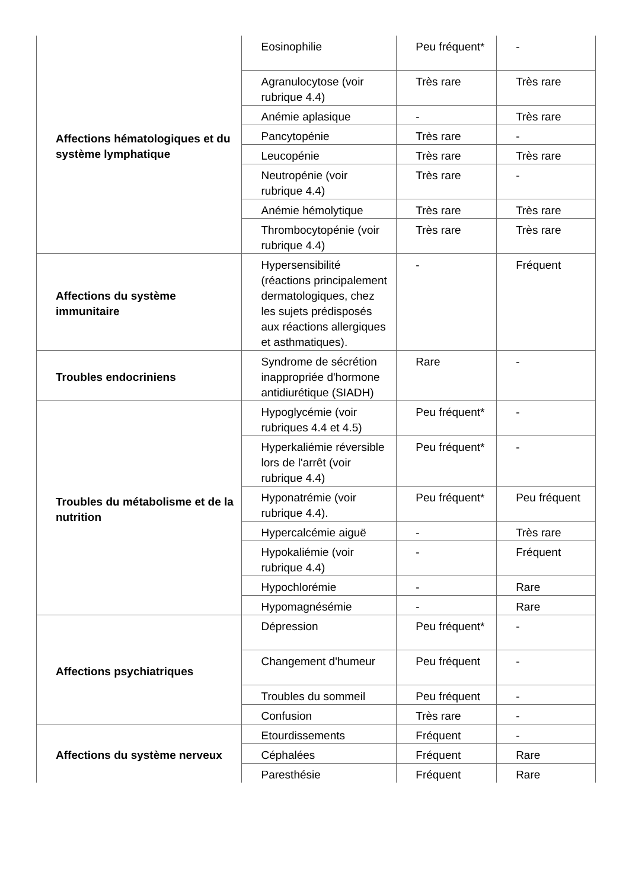| Affections hématologiques et du système lymphatique | Eosinophilie | Peu fréquent* | - |
| | Agranulocytose (voir rubrique 4.4) | Très rare | Très rare |
| | Anémie aplasique | - | Très rare |
| | Pancytopénie | Très rare | - |
| | Leucopénie | Très rare | Très rare |
| | Neutropénie (voir rubrique 4.4) | Très rare | - |
| | Anémie hémolytique | Très rare | Très rare |
| | Thrombocytopénie (voir rubrique 4.4) | Très rare | Très rare |
| Affections du système immunitaire | Hypersensibilité (réactions principalement dermatologiques, chez les sujets prédisposés aux réactions allergiques et asthmatiques). | - | Fréquent |
| Troubles endocriniens | Syndrome de sécrétion inappropriée d'hormone antidiurétique (SIADH) | Rare | - |
| Troubles du métabolisme et de la nutrition | Hypoglycémie (voir rubriques 4.4 et 4.5) | Peu fréquent* | - |
| | Hyperkaliémie réversible lors de l'arrêt (voir rubrique 4.4) | Peu fréquent* | - |
| | Hyponatrémie (voir rubrique 4.4). | Peu fréquent* | Peu fréquent |
| | Hypercalcémie aiguë | - | Très rare |
| | Hypokaliémie (voir rubrique 4.4) | - | Fréquent |
| | Hypochlorémie | - | Rare |
| | Hypomagnésémie | - | Rare |
| Affections psychiatriques | Dépression | Peu fréquent* | - |
| | Changement d'humeur | Peu fréquent | - |
| | Troubles du sommeil | Peu fréquent | - |
| | Confusion | Très rare | - |
| Affections du système nerveux | Etourdissements | Fréquent | - |
| | Céphalées | Fréquent | Rare |
| | Paresthésie | Fréquent | Rare |